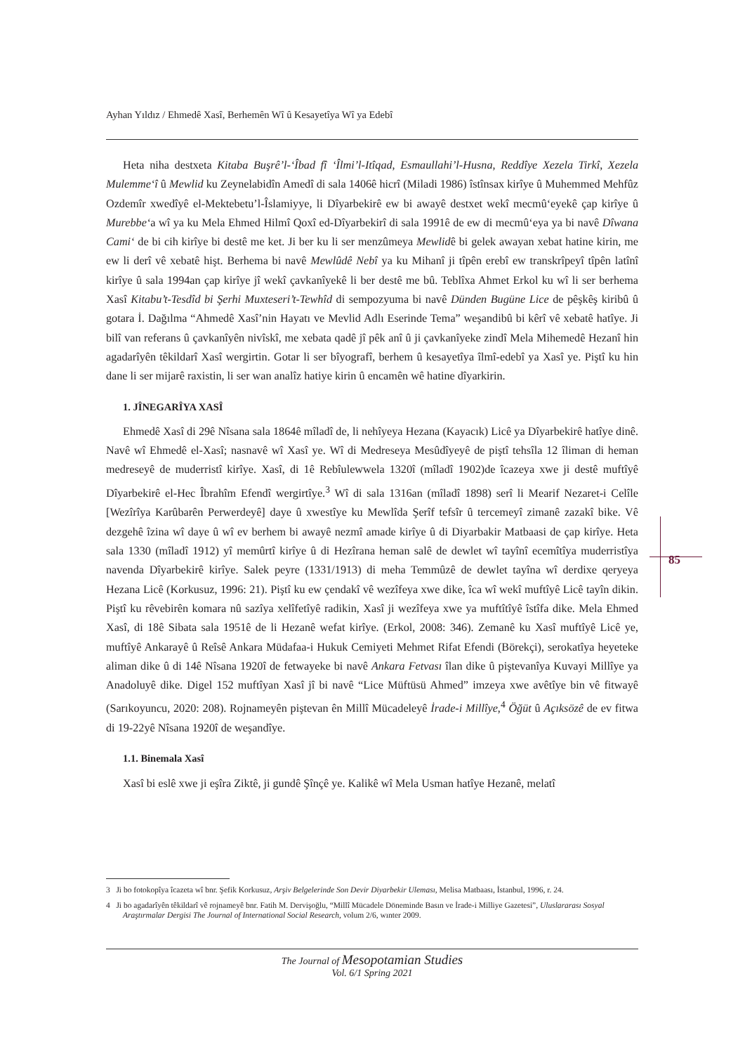Ayhan Yıldız / Ehmedê Xasî, Berhemên Wî û Kesayetîya Wî ya Edebî
Heta niha destxeta Kitaba Buşrê’l-‘Îbad fî ‘Îlmi’l-Itîqad, Esmaullahi’l-Husna, Reddîye Xezela Tirkî, Xezela Mulemme‘î û Mewlid ku Zeynelabidîn Amedî di sala 1406ê hicrî (Miladi 1986) îstînsax kirîye û Muhemmed Mehfûz Ozdemîr xwedîyê el-Mektebetu’l-Îslamiyye, li Dîyarbekirê ew bi awayê destxet wekî mecmû‘eyekê çap kirîye û Murebbe‘a wî ya ku Mela Ehmed Hilmî Qoxî ed-Dîyarbekirî di sala 1991ê de ew di mecmû‘eya ya bi navê Dîwana Cami‘ de bi cih kirîye bi destê me ket. Ji ber ku li ser menzûmeya Mewlidê bi gelek awayan xebat hatine kirin, me ew li derî vê xebatê hişt. Berhema bi navê Mewlûdê Nebî ya ku Mihanî ji tîpên erebî ew transkrîpeyî tîpên latînî kirîye û sala 1994an çap kirîye jî wekî çavkanîyekê li ber destê me bû. Teblîxa Ahmet Erkol ku wî li ser berhema Xasî Kitabu’t-Tesdîd bi Şerhi Muxteseri’t-Tewhîd di sempozyuma bi navê Dünden Bugüne Lice de pêşkêş kiribû û gotara İ. Dağılma “Ahmedê Xasî’nin Hayatı ve Mevlid Adlı Eserinde Tema” weşandibû bi kêrî vê xebatê hatîye. Ji bilî van referans û çavkanîyên nivîskî, me xebata qadê jî pêk anî û ji çavkanîyeke zindî Mela Mihemedê Hezanî hin agadarîyên têkildarî Xasî wergirtin. Gotar li ser bîyografî, berhem û kesayetîya îlmî-edebî ya Xasî ye. Piştî ku hin dane li ser mijarê raxistin, li ser wan analîz hatiye kirin û encamên wê hatine dîyarkirin.
1. JÎNEGARÎYA XASÎ
Ehmedê Xasî di 29ê Nîsana sala 1864ê mîladî de, li nehîyeya Hezana (Kayacık) Licê ya Dîyarbekirê hatîye dinê. Navê wî Ehmedê el-Xasî; nasnavê wî Xasî ye. Wî di Medreseya Mesûdîyeyê de piştî tehsîla 12 îliman di heman medreseyê de muderristî kirîye. Xasî, di 1ê Rebîulewwela 1320î (mîladî 1902)de îcazeya xwe ji destê muftîyê Dîyarbekirê el-Hec Îbrahîm Efendî wergirtîye.<sup>3</sup> Wî di sala 1316an (mîladî 1898) serî li Mearif Nezaret-i Celîle [Wezîrîya Karûbarên Perwerdeyê] daye û xwestîye ku Mewlîda Şerîf tefsîr û tercemeyî zimanê zazakî bike. Vê dezgehê îzina wî daye û wî ev berhem bi awayê nezmî amade kirîye û di Diyarbakir Matbaasi de çap kirîye. Heta sala 1330 (mîladî 1912) yî memûrtî kirîye û di Hezîrana heman salê de dewlet wî tayînî ecemîtîya muderristîya navenda Dîyarbekirê kirîye. Salek peyre (1331/1913) di meha Temmûzê de dewlet tayîna wî derdixe qeryeya Hezana Licê (Korkusuz, 1996: 21). Piştî ku ew çendakî vê wezîfeya xwe dike, îca wî wekî muftîyê Licê tayîn dikin. Piştî ku rêvebirên komara nû sazîya xelîfetîyê radikin, Xasî ji wezîfeya xwe ya muftîtîyê îstîfa dike. Mela Ehmed Xasî, di 18ê Sibata sala 1951ê de li Hezanê wefat kirîye. (Erkol, 2008: 346). Zemanê ku Xasî muftîyê Licê ye, muftîyê Ankarayê û Reîsê Ankara Müdafaa-i Hukuk Cemiyeti Mehmet Rifat Efendi (Börekçi), serokatîya heyeteke aliman dike û di 14ê Nîsana 1920î de fetwayeke bi navê Ankara Fetvası îlan dike û piştevanîya Kuvayi Millîye ya Anadoluyê dike. Digel 152 muftîyan Xasî jî bi navê “Lice Müftüsü Ahmed” imzeya xwe avêtîye bin vê fitwayê (Sarıkoyuncu, 2020: 208). Rojnameyên piştevan ên Millî Mücadeleyê İrade-i Millîye,<sup>4</sup> Öğüt û Açıksözê de ev fitwa di 19-22yê Nîsana 1920î de weşandîye.
1.1. Binemala Xasî
Xasî bi eslê xwe ji eşîra Ziktê, ji gundê Şînçê ye. Kalikê wî Mela Usman hatîye Hezanê, melatî
85
3 Ji bo fotokopîya îcazeta wî bnr. Şefik Korkusuz, Arşiv Belgelerinde Son Devir Diyarbekir Uleması, Melisa Matbaası, İstanbul, 1996, r. 24.
4 Ji bo agadarîyên têkildarî vê rojnameyê bnr. Fatih M. Dervişoğlu, “Millî Mücadele Döneminde Basın ve İrade-i Milliye Gazetesi”, Uluslararası Sosyal Araştırmalar Dergisi The Journal of International Social Research, volum 2/6, wınter 2009.
The Journal of Mesopotamian Studies
Vol. 6/1 Spring 2021